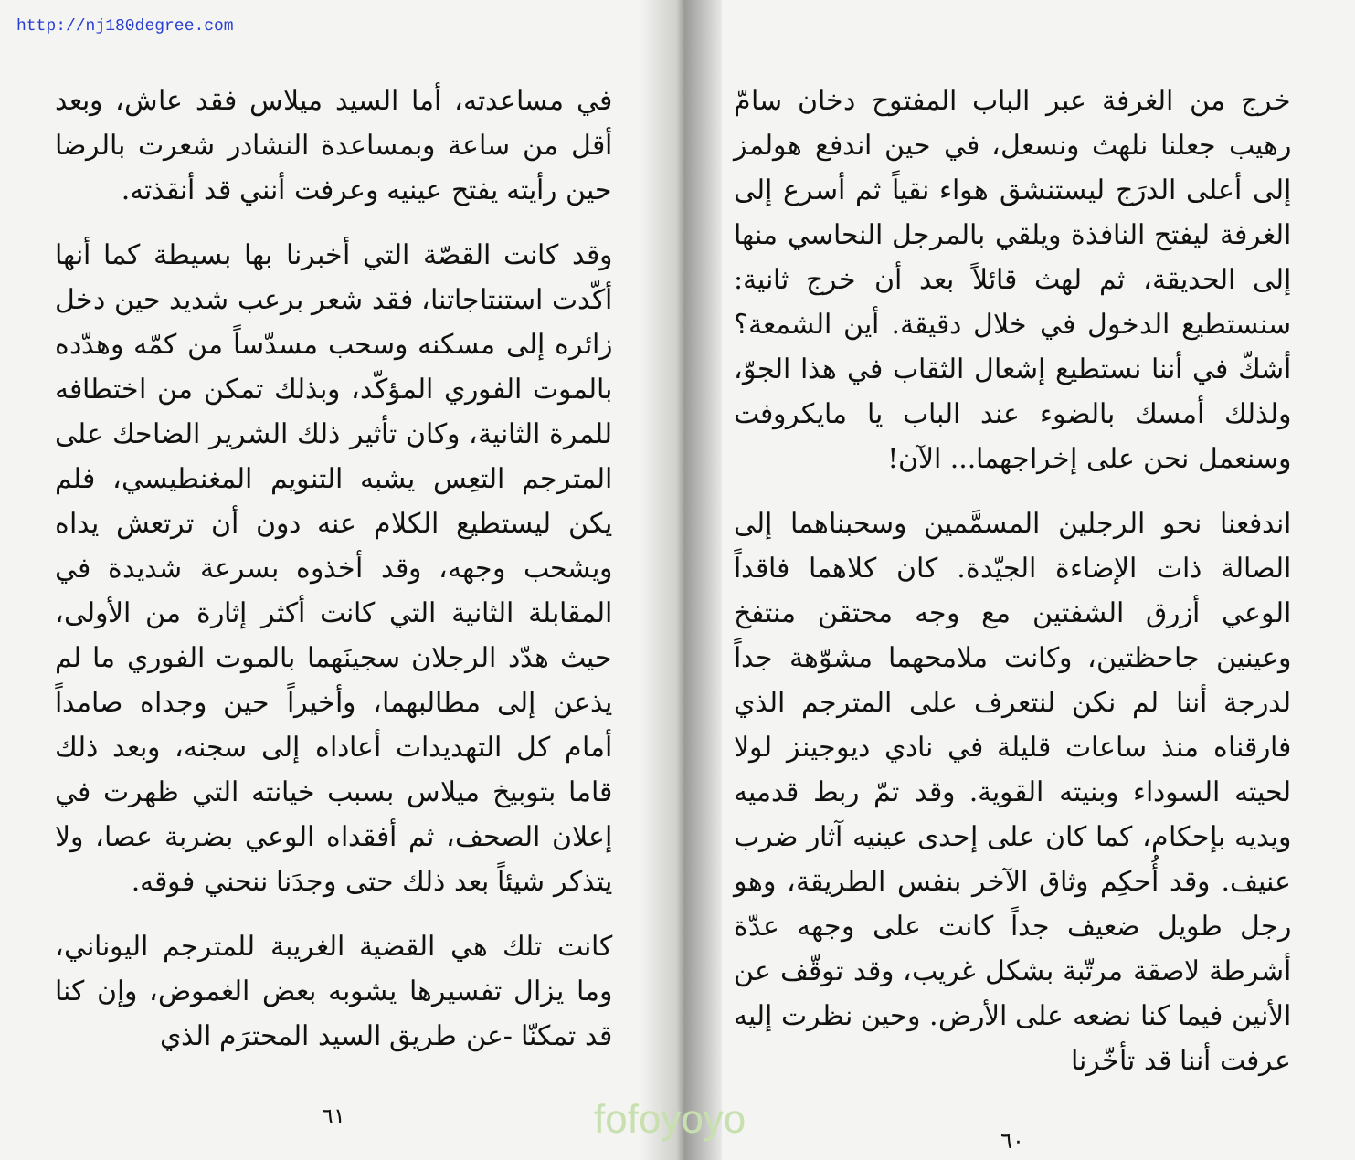http://nj180degree.com
خرج من الغرفة عبر الباب المفتوح دخان سامّ رهيب جعلنا نلهث ونسعل، في حين اندفع هولمز إلى أعلى الدرَج ليستنشق هواء نقياً ثم أسرع إلى الغرفة ليفتح النافذة ويلقي بالمرجل النحاسي منها إلى الحديقة، ثم لهث قائلاً بعد أن خرج ثانية: سنستطيع الدخول في خلال دقيقة. أين الشمعة؟ أشكّ في أننا نستطيع إشعال الثقاب في هذا الجوّ، ولذلك أمسك بالضوء عند الباب يا مايكروفت وسنعمل نحن على إخراجهما... الآن!
اندفعنا نحو الرجلين المسمَّمين وسحبناهما إلى الصالة ذات الإضاءة الجيّدة. كان كلاهما فاقداً الوعي أزرق الشفتين مع وجه محتقن منتفخ وعينين جاحظتين، وكانت ملامحهما مشوّهة جداً لدرجة أننا لم نكن لنتعرف على المترجم الذي فارقناه منذ ساعات قليلة في نادي ديوجينز لولا لحيته السوداء وبنيته القوية. وقد تمّ ربط قدميه ويديه بإحكام، كما كان على إحدى عينيه آثار ضرب عنيف. وقد أُحكِم وثاق الآخر بنفس الطريقة، وهو رجل طويل ضعيف جداً كانت على وجهه عدّة أشرطة لاصقة مرتّبة بشكل غريب، وقد توقّف عن الأنين فيما كنا نضعه على الأرض. وحين نظرت إليه عرفت أننا قد تأخّرنا
٦٠
في مساعدته، أما السيد ميلاس فقد عاش، وبعد أقل من ساعة وبمساعدة النشادر شعرت بالرضا حين رأيته يفتح عينيه وعرفت أنني قد أنقذته.
وقد كانت القصّة التي أخبرنا بها بسيطة كما أنها أكّدت استنتاجاتنا، فقد شعر برعب شديد حين دخل زائره إلى مسكنه وسحب مسدّساً من كمّه وهدّده بالموت الفوري المؤكّد، وبذلك تمكن من اختطافه للمرة الثانية، وكان تأثير ذلك الشرير الضاحك على المترجم التعِس يشبه التنويم المغنطيسي، فلم يكن ليستطيع الكلام عنه دون أن ترتعش يداه ويشحب وجهه، وقد أخذوه بسرعة شديدة في المقابلة الثانية التي كانت أكثر إثارة من الأولى، حيث هدّد الرجلان سجينَهما بالموت الفوري ما لم يذعن إلى مطالبهما، وأخيراً حين وجداه صامداً أمام كل التهديدات أعاداه إلى سجنه، وبعد ذلك قاما بتوبيخ ميلاس بسبب خيانته التي ظهرت في إعلان الصحف، ثم أفقداه الوعي بضربة عصا، ولا يتذكر شيئاً بعد ذلك حتى وجدَنا ننحني فوقه.
كانت تلك هي القضية الغريبة للمترجم اليوناني، وما يزال تفسيرها يشوبه بعض الغموض، وإن كنا قد تمكنّا -عن طريق السيد المحترَم الذي
٦١
fofoyoyo